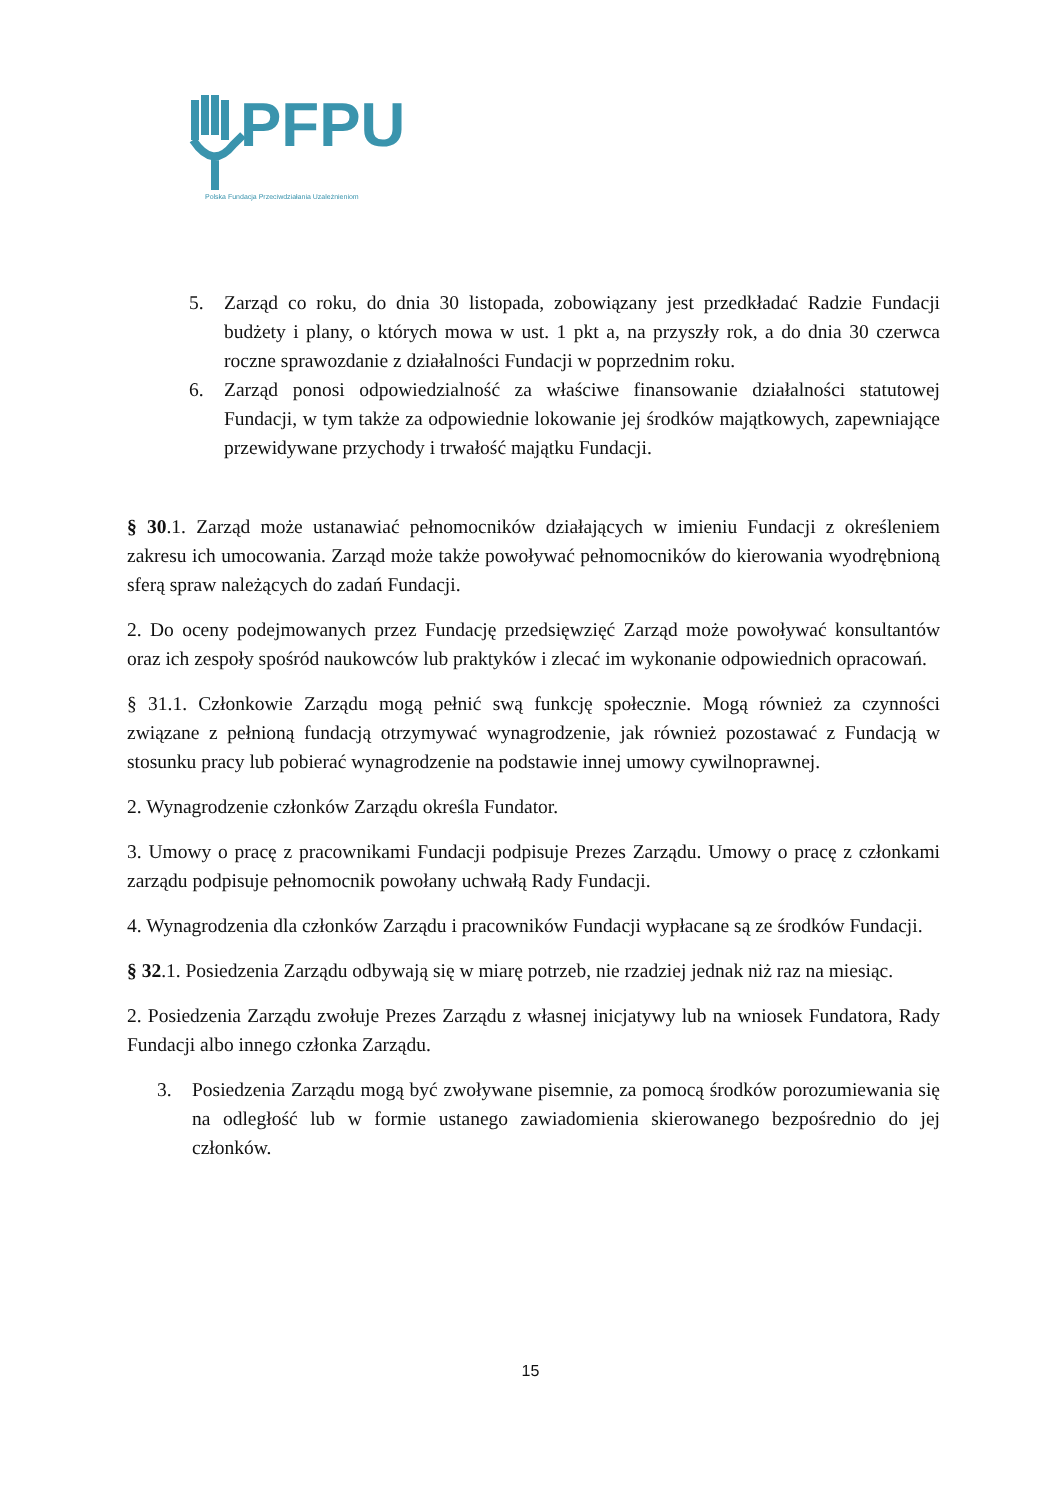PFPU
Polska Fundacja Przeciwdziałania Uzależnieniom
5. Zarząd co roku, do dnia 30 listopada, zobowiązany jest przedkładać Radzie Fundacji budżety i plany, o których mowa w ust. 1 pkt a, na przyszły rok, a do dnia 30 czerwca roczne sprawozdanie z działalności Fundacji w poprzednim roku.
6. Zarząd ponosi odpowiedzialność za właściwe finansowanie działalności statutowej Fundacji, w tym także za odpowiednie lokowanie jej środków majątkowych, zapewniające przewidywane przychody i trwałość majątku Fundacji.
§ 30.1. Zarząd może ustanawiać pełnomocników działających w imieniu Fundacji z określeniem zakresu ich umocowania. Zarząd może także powoływać pełnomocników do kierowania wyodrębnioną sferą spraw należących do zadań Fundacji.
2. Do oceny podejmowanych przez Fundację przedsięwzięć Zarząd może powoływać konsultantów oraz ich zespoły spośród naukowców lub praktyków i zlecać im wykonanie odpowiednich opracowań.
§ 31.1. Członkowie Zarządu mogą pełnić swą funkcję społecznie. Mogą również za czynności związane z pełnioną fundacją otrzymywać wynagrodzenie, jak również pozostawać z Fundacją w stosunku pracy lub pobierać wynagrodzenie na podstawie innej umowy cywilnoprawnej.
2. Wynagrodzenie członków Zarządu określa Fundator.
3. Umowy o pracę z pracownikami Fundacji podpisuje Prezes Zarządu. Umowy o pracę z członkami zarządu podpisuje pełnomocnik powołany uchwałą Rady Fundacji.
4. Wynagrodzenia dla członków Zarządu i pracowników Fundacji wypłacane są ze środków Fundacji.
§ 32.1. Posiedzenia Zarządu odbywają się w miarę potrzeb, nie rzadziej jednak niż raz na miesiąc.
2. Posiedzenia Zarządu zwołuje Prezes Zarządu z własnej inicjatywy lub na wniosek Fundatora, Rady Fundacji albo innego członka Zarządu.
3. Posiedzenia Zarządu mogą być zwoływane pisemnie, za pomocą środków porozumiewania się na odległość lub w formie ustanego zawiadomienia skierowanego bezpośrednio do jej członków.
15